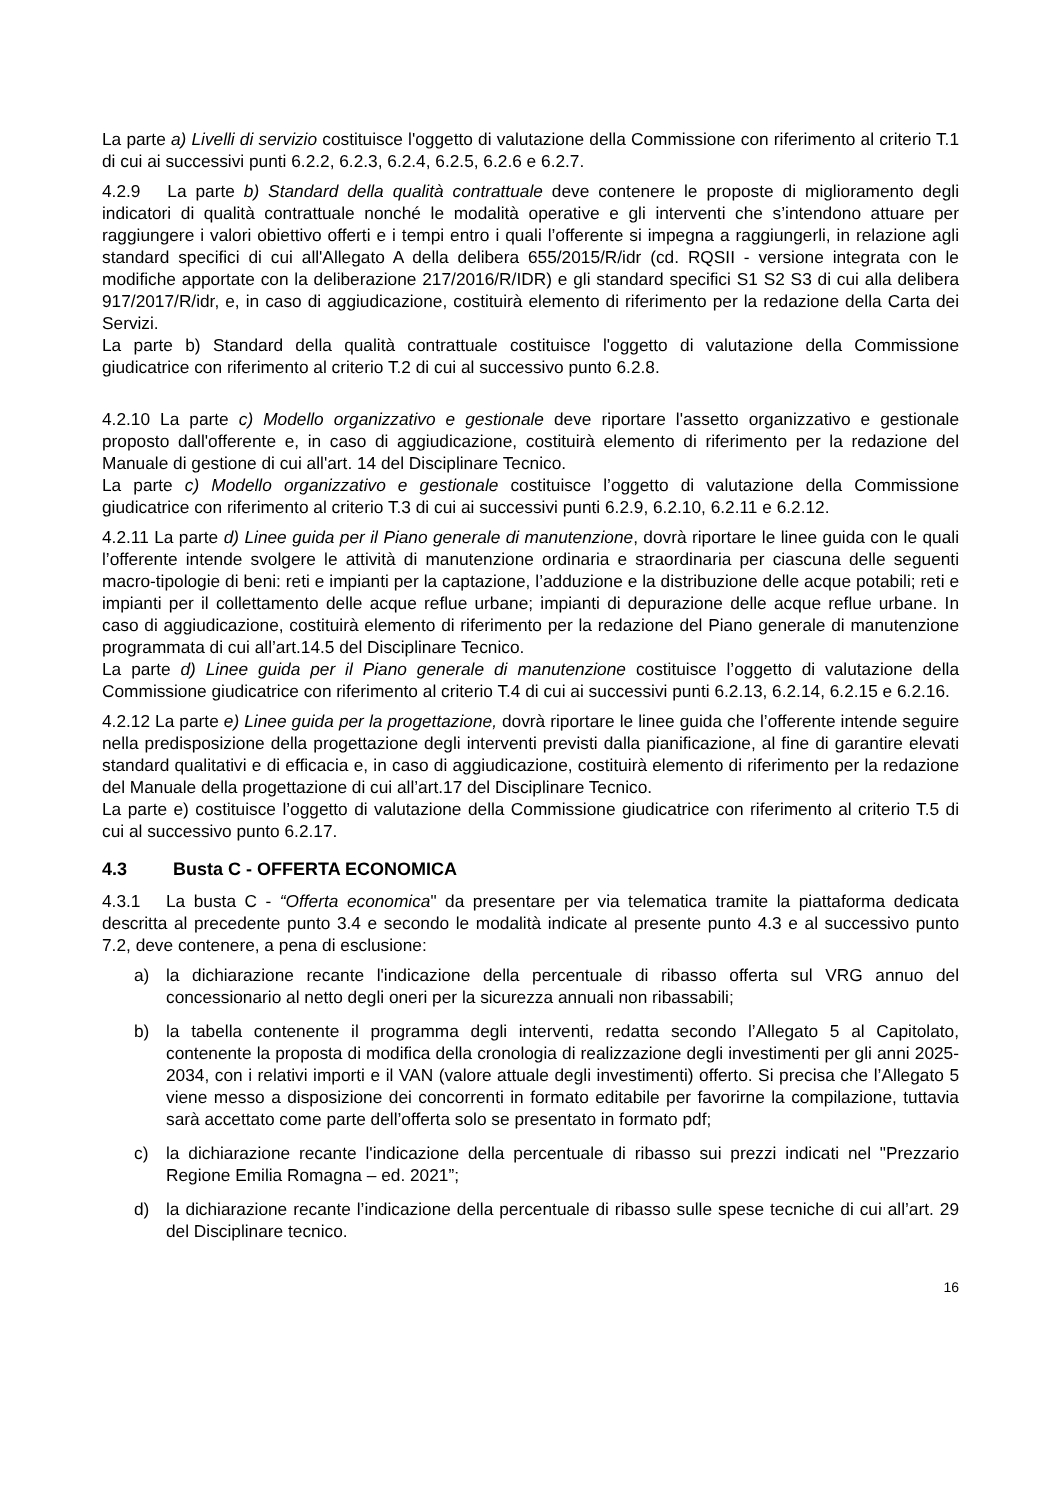La parte a) Livelli di servizio costituisce l'oggetto di valutazione della Commissione con riferimento al criterio T.1 di cui ai successivi punti 6.2.2, 6.2.3, 6.2.4, 6.2.5, 6.2.6 e 6.2.7.
4.2.9 La parte b) Standard della qualità contrattuale deve contenere le proposte di miglioramento degli indicatori di qualità contrattuale nonché le modalità operative e gli interventi che s’intendono attuare per raggiungere i valori obiettivo offerti e i tempi entro i quali l’offerente si impegna a raggiungerli, in relazione agli standard specifici di cui all'Allegato A della delibera 655/2015/R/idr (cd. RQSII - versione integrata con le modifiche apportate con la deliberazione 217/2016/R/IDR) e gli standard specifici S1 S2 S3 di cui alla delibera 917/2017/R/idr, e, in caso di aggiudicazione, costituirà elemento di riferimento per la redazione della Carta dei Servizi.
La parte b) Standard della qualità contrattuale costituisce l'oggetto di valutazione della Commissione giudicatrice con riferimento al criterio T.2 di cui al successivo punto 6.2.8.
4.2.10 La parte c) Modello organizzativo e gestionale deve riportare l'assetto organizzativo e gestionale proposto dall'offerente e, in caso di aggiudicazione, costituirà elemento di riferimento per la redazione del Manuale di gestione di cui all'art. 14 del Disciplinare Tecnico.
La parte c) Modello organizzativo e gestionale costituisce l’oggetto di valutazione della Commissione giudicatrice con riferimento al criterio T.3 di cui ai successivi punti 6.2.9, 6.2.10, 6.2.11 e 6.2.12.
4.2.11 La parte d) Linee guida per il Piano generale di manutenzione, dovrà riportare le linee guida con le quali l’offerente intende svolgere le attività di manutenzione ordinaria e straordinaria per ciascuna delle seguenti macro-tipologie di beni: reti e impianti per la captazione, l’adduzione e la distribuzione delle acque potabili; reti e impianti per il collettamento delle acque reflue urbane; impianti di depurazione delle acque reflue urbane. In caso di aggiudicazione, costituirà elemento di riferimento per la redazione del Piano generale di manutenzione programmata di cui all’art.14.5 del Disciplinare Tecnico.
La parte d) Linee guida per il Piano generale di manutenzione costituisce l’oggetto di valutazione della Commissione giudicatrice con riferimento al criterio T.4 di cui ai successivi punti 6.2.13, 6.2.14, 6.2.15 e 6.2.16.
4.2.12 La parte e) Linee guida per la progettazione, dovrà riportare le linee guida che l’offerente intende seguire nella predisposizione della progettazione degli interventi previsti dalla pianificazione, al fine di garantire elevati standard qualitativi e di efficacia e, in caso di aggiudicazione, costituirà elemento di riferimento per la redazione del Manuale della progettazione di cui all’art.17 del Disciplinare Tecnico.
La parte e) costituisce l’oggetto di valutazione della Commissione giudicatrice con riferimento al criterio T.5 di cui al successivo punto 6.2.17.
4.3 Busta C - OFFERTA ECONOMICA
4.3.1 La busta C - “Offerta economica" da presentare per via telematica tramite la piattaforma dedicata descritta al precedente punto 3.4 e secondo le modalità indicate al presente punto 4.3 e al successivo punto 7.2, deve contenere, a pena di esclusione:
a) la dichiarazione recante l'indicazione della percentuale di ribasso offerta sul VRG annuo del concessionario al netto degli oneri per la sicurezza annuali non ribassabili;
b) la tabella contenente il programma degli interventi, redatta secondo l’Allegato 5 al Capitolato, contenente la proposta di modifica della cronologia di realizzazione degli investimenti per gli anni 2025-2034, con i relativi importi e il VAN (valore attuale degli investimenti) offerto. Si precisa che l’Allegato 5 viene messo a disposizione dei concorrenti in formato editabile per favorirne la compilazione, tuttavia sarà accettato come parte dell’offerta solo se presentato in formato pdf;
c) la dichiarazione recante l'indicazione della percentuale di ribasso sui prezzi indicati nel "Prezzario Regione Emilia Romagna – ed. 2021”;
d) la dichiarazione recante l’indicazione della percentuale di ribasso sulle spese tecniche di cui all’art. 29 del Disciplinare tecnico.
16